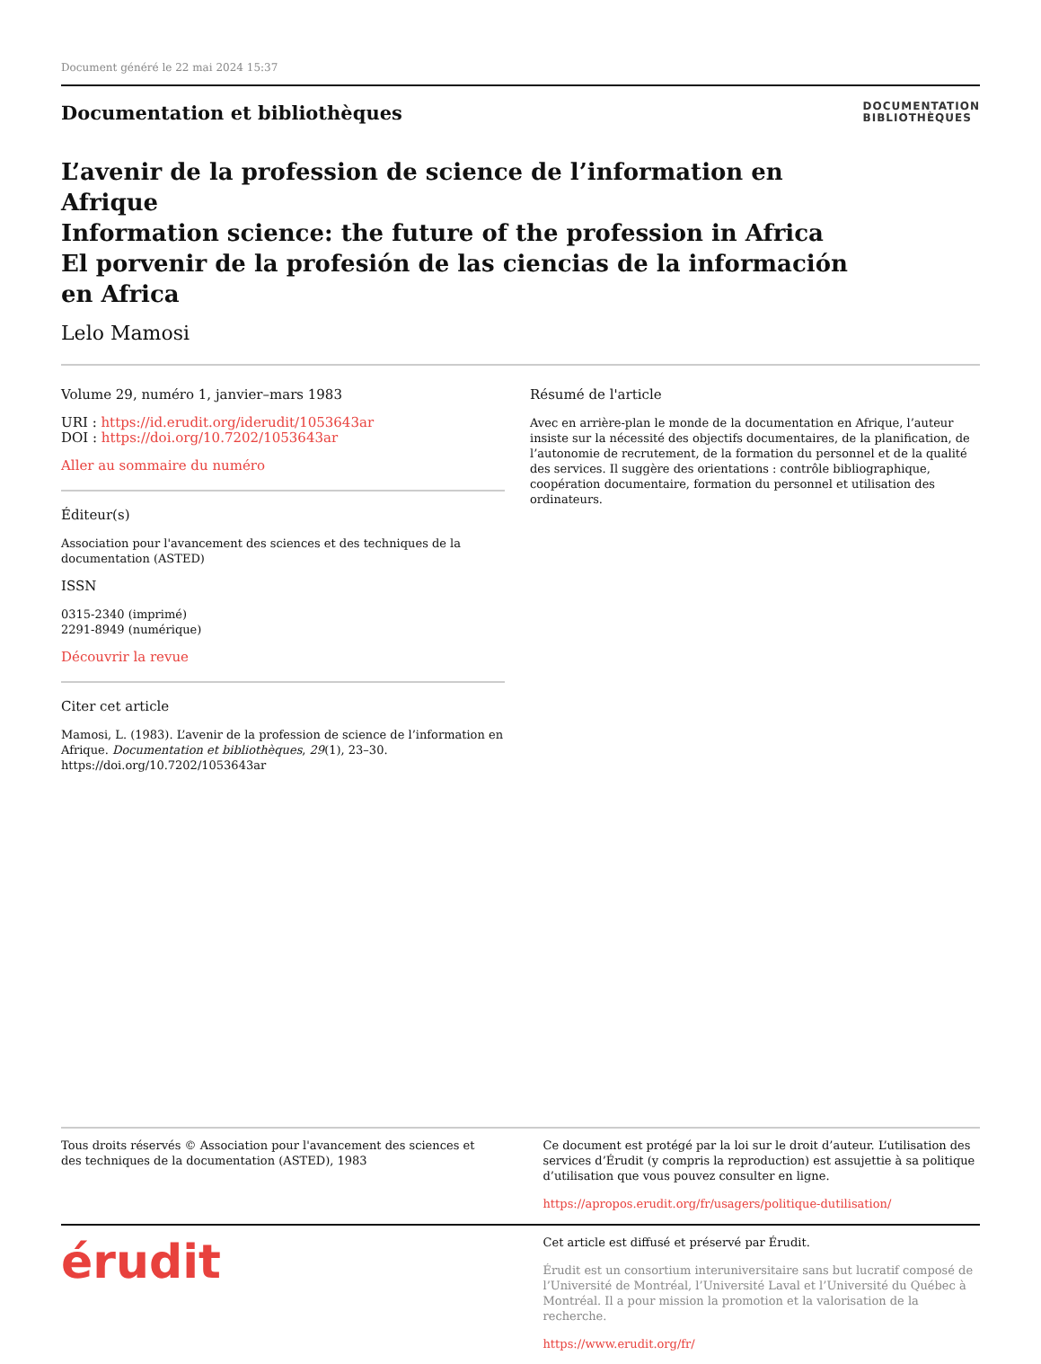Document généré le 22 mai 2024 15:37
Documentation et bibliothèques
DOCUMENTATION
BIBLIOTHÈQUES
L’avenir de la profession de science de l’information en Afrique
Information science: the future of the profession in Africa
El porvenir de la profesión de las ciencias de la información en Africa
Lelo Mamosi
Volume 29, numéro 1, janvier–mars 1983
URI : https://id.erudit.org/iderudit/1053643ar
DOI : https://doi.org/10.7202/1053643ar
Aller au sommaire du numéro
Éditeur(s)
Association pour l'avancement des sciences et des techniques de la documentation (ASTED)
ISSN
0315-2340 (imprimé)
2291-8949 (numérique)
Découvrir la revue
Citer cet article
Mamosi, L. (1983). L’avenir de la profession de science de l’information en Afrique. Documentation et bibliothèques, 29(1), 23–30. https://doi.org/10.7202/1053643ar
Résumé de l'article
Avec en arrière-plan le monde de la documentation en Afrique, l’auteur insiste sur la nécessité des objectifs documentaires, de la planification, de l’autonomie de recrutement, de la formation du personnel et de la qualité des services. Il suggère des orientations : contrôle bibliographique, coopération documentaire, formation du personnel et utilisation des ordinateurs.
Tous droits réservés © Association pour l'avancement des sciences et des techniques de la documentation (ASTED), 1983
Ce document est protégé par la loi sur le droit d’auteur. L’utilisation des services d’Érudit (y compris la reproduction) est assujettie à sa politique d’utilisation que vous pouvez consulter en ligne.
https://apropos.erudit.org/fr/usagers/politique-dutilisation/
érudit
Cet article est diffusé et préservé par Érudit.
Érudit est un consortium interuniversitaire sans but lucratif composé de l’Université de Montréal, l’Université Laval et l’Université du Québec à Montréal. Il a pour mission la promotion et la valorisation de la recherche.
https://www.erudit.org/fr/